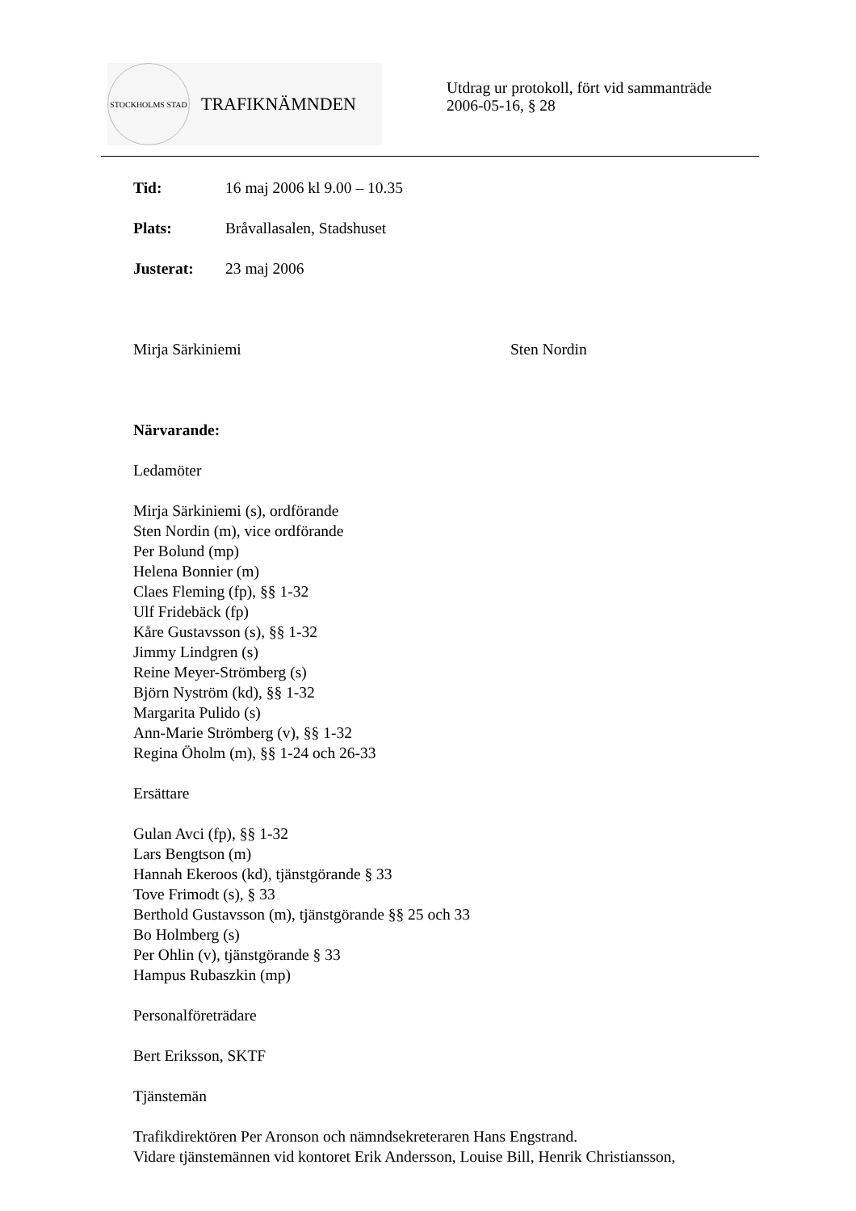STOCKHOLMS STAD
TRAFIKNÄMNDEN
Utdrag ur protokoll, fört vid sammanträde
2006-05-16, § 28
Tid: 16 maj 2006 kl 9.00 – 10.35
Plats: Bråvallasalen, Stadshuset
Justerat: 23 maj 2006
Mirja Särkiniemi Sten Nordin
Närvarande:
Ledamöter
Mirja Särkiniemi (s), ordförande
Sten Nordin (m), vice ordförande
Per Bolund (mp)
Helena Bonnier (m)
Claes Fleming (fp), §§ 1-32
Ulf Fridebäck (fp)
Kåre Gustavsson (s), §§ 1-32
Jimmy Lindgren (s)
Reine Meyer-Strömberg (s)
Björn Nyström (kd), §§ 1-32
Margarita Pulido (s)
Ann-Marie Strömberg (v), §§ 1-32
Regina Öholm (m), §§ 1-24 och 26-33
Ersättare
Gulan Avci (fp), §§ 1-32
Lars Bengtson (m)
Hannah Ekeroos (kd), tjänstgörande § 33
Tove Frimodt (s), § 33
Berthold Gustavsson (m), tjänstgörande §§ 25 och 33
Bo Holmberg (s)
Per Ohlin (v), tjänstgörande § 33
Hampus Rubaszkin (mp)
Personalföreträdare
Bert Eriksson, SKTF
Tjänstemän
Trafikdirektören Per Aronson och nämndsekreteraren Hans Engstrand.
Vidare tjänstemännen vid kontoret Erik Andersson, Louise Bill, Henrik Christiansson,